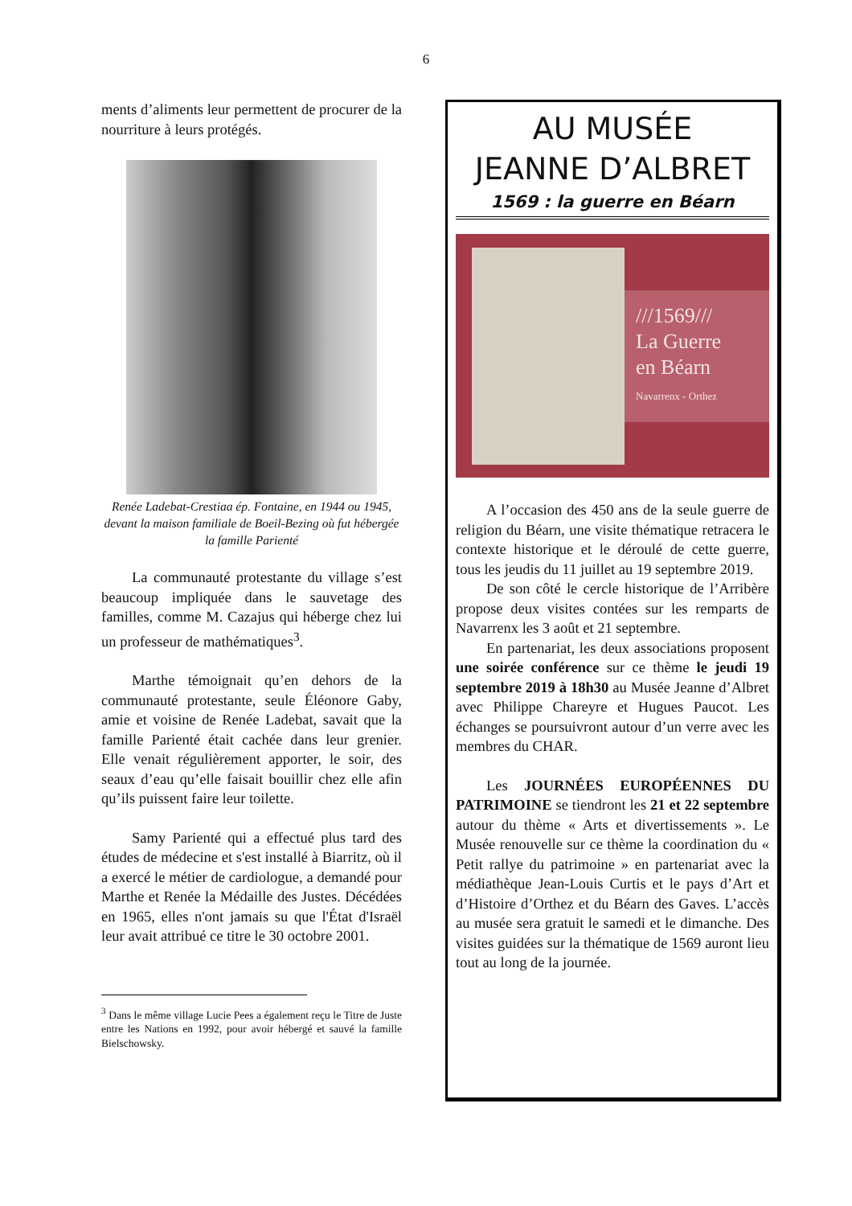6
ments d’aliments leur permettent de procurer de la nourriture à leurs protégés.
Renée Ladebat-Crestiaa ép. Fontaine, en 1944 ou 1945, devant la maison familiale de Boeil-Bezing où fut hébergée la famille Parienté
La communauté protestante du village s’est beaucoup impliquée dans le sauvetage des familles, comme M. Cazajus qui héberge chez lui un professeur de mathématiques<sup>3</sup>.
Marthe témoignait qu’en dehors de la communauté protestante, seule Éléonore Gaby, amie et voisine de Renée Ladebat, savait que la famille Parienté était cachée dans leur grenier. Elle venait régulièrement apporter, le soir, des seaux d’eau qu’elle faisait bouillir chez elle afin qu’ils puissent faire leur toilette.
Samy Parienté qui a effectué plus tard des études de médecine et s'est installé à Biarritz, où il a exercé le métier de cardiologue, a demandé pour Marthe et Renée la Médaille des Justes. Décédées en 1965, elles n'ont jamais su que l'État d'Israël leur avait attribué ce titre le 30 octobre 2001.
<sup>3</sup> Dans le même village Lucie Pees a également reçu le Titre de Juste entre les Nations en 1992, pour avoir hébergé et sauvé la famille Bielschowsky.
AU MUSÉE
JEANNE D’ALBRET
1569 : la guerre en Béarn
///1569///
La Guerre
en Béarn
Navarrenx - Orthez
A l’occasion des 450 ans de la seule guerre de religion du Béarn, une visite thématique retracera le contexte historique et le déroulé de cette guerre, tous les jeudis du 11 juillet au 19 septembre 2019.
De son côté le cercle historique de l’Arribère propose deux visites contées sur les remparts de Navarrenx les 3 août et 21 septembre.
En partenariat, les deux associations proposent une soirée conférence sur ce thème le jeudi 19 septembre 2019 à 18h30 au Musée Jeanne d’Albret avec Philippe Chareyre et Hugues Paucot. Les échanges se poursuivront autour d’un verre avec les membres du CHAR.
Les JOURNÉES EUROPÉENNES DU PATRIMOINE se tiendront les 21 et 22 septembre autour du thème « Arts et divertissements ». Le Musée renouvelle sur ce thème la coordination du « Petit rallye du patrimoine » en partenariat avec la médiathèque Jean-Louis Curtis et le pays d’Art et d’Histoire d’Orthez et du Béarn des Gaves. L’accès au musée sera gratuit le samedi et le dimanche. Des visites guidées sur la thématique de 1569 auront lieu tout au long de la journée.